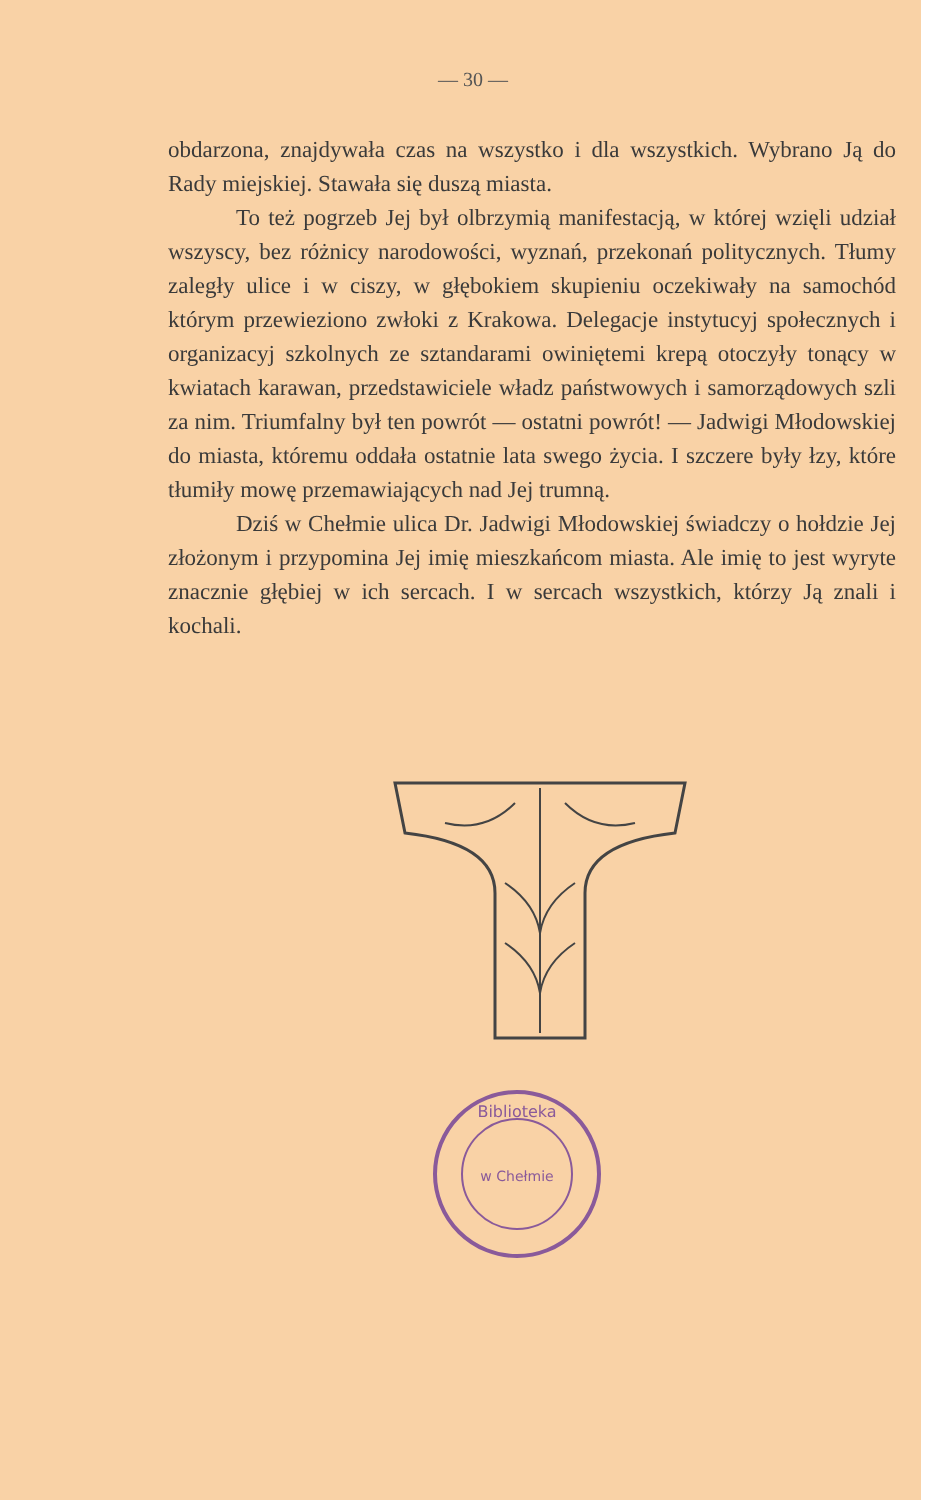— 30 —
obdarzona, znajdywała czas na wszystko i dla wszystkich. Wybrano Ją do Rady miejskiej. Stawała się duszą miasta.
To też pogrzeb Jej był olbrzymią manifestacją, w której wzięli udział wszyscy, bez różnicy narodowości, wyznań, przekonań politycznych. Tłumy zaległy ulice i w ciszy, w głębokiem skupieniu oczekiwały na samochód którym przewieziono zwłoki z Krakowa. Delegacje instytucyj społecznych i organizacyj szkolnych ze sztandarami owiniętemi krepą otoczyły tonący w kwiatach karawan, przedstawiciele władz państwowych i samorządowych szli za nim. Triumfalny był ten powrót — ostatni powrót! — Jadwigi Młodowskiej do miasta, któremu oddała ostatnie lata swego życia. I szczere były łzy, które tłumiły mowę przemawiających nad Jej trumną.
Dziś w Chełmie ulica Dr. Jadwigi Młodowskiej świadczy o hołdzie Jej złożonym i przypomina Jej imię mieszkańcom miasta. Ale imię to jest wyryte znacznie głębiej w ich sercach. I w sercach wszystkich, którzy Ją znali i kochali.
Biblioteka
w Chełmie